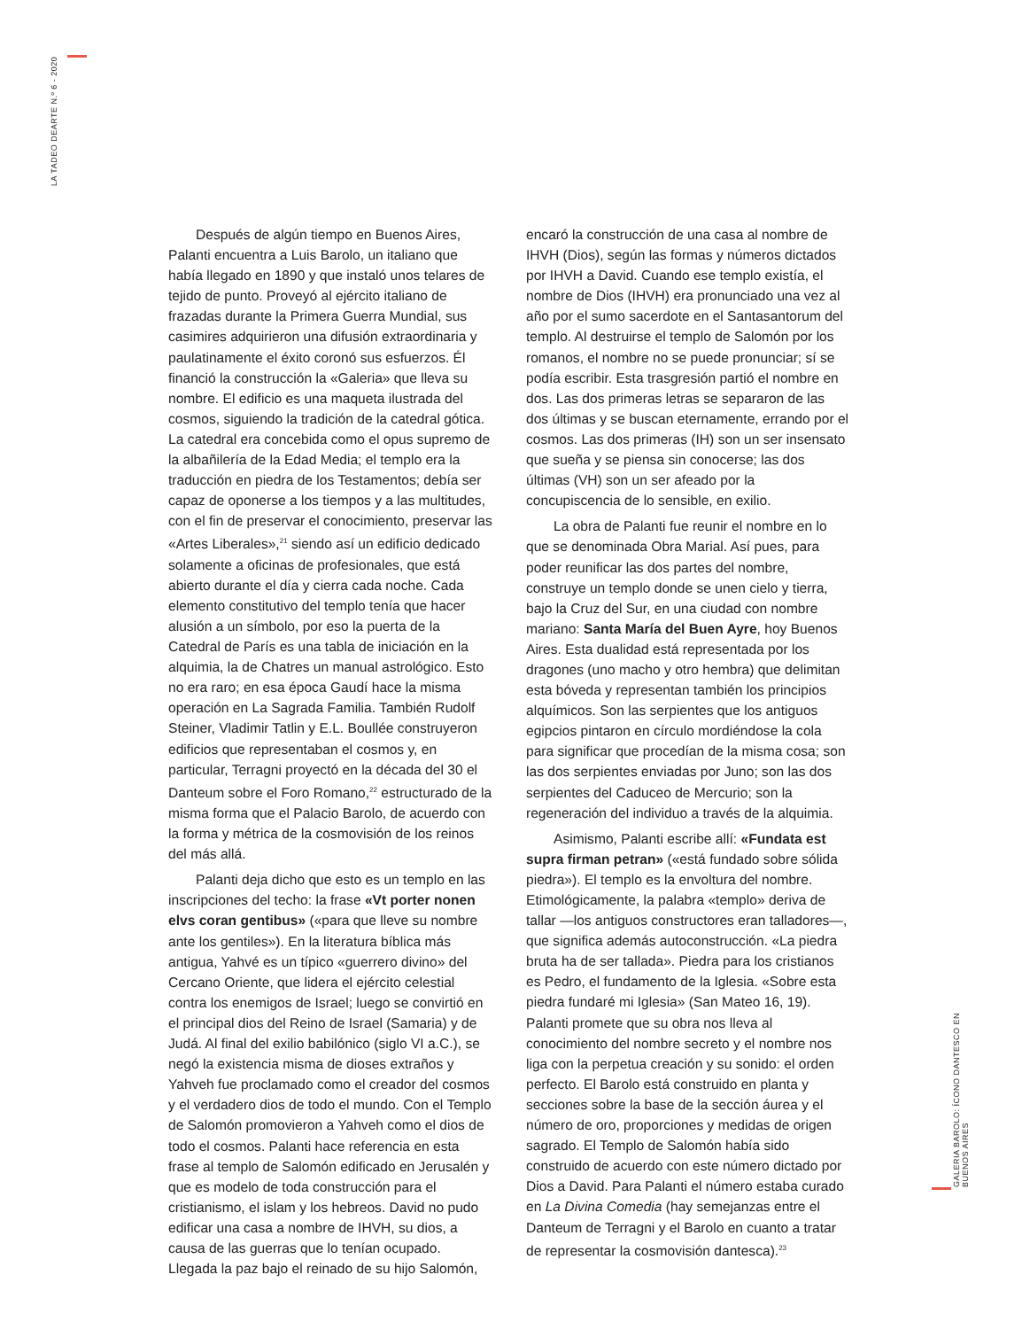LA TADEO DEARTE N.º 6 - 2020
Después de algún tiempo en Buenos Aires, Palanti encuentra a Luis Barolo, un italiano que había llegado en 1890 y que instaló unos telares de tejido de punto. Proveyó al ejército italiano de frazadas durante la Primera Guerra Mundial, sus casimires adquirieron una difusión extraordinaria y paulatinamente el éxito coronó sus esfuerzos. Él financió la construcción la «Galeria» que lleva su nombre. El edificio es una maqueta ilustrada del cosmos, siguiendo la tradición de la catedral gótica. La catedral era concebida como el opus supremo de la albañilería de la Edad Media; el templo era la traducción en piedra de los Testamentos; debía ser capaz de oponerse a los tiempos y a las multitudes, con el fin de preservar el conocimiento, preservar las «Artes Liberales»,<sup>21</sup> siendo así un edificio dedicado solamente a oficinas de profesionales, que está abierto durante el día y cierra cada noche. Cada elemento constitutivo del templo tenía que hacer alusión a un símbolo, por eso la puerta de la Catedral de París es una tabla de iniciación en la alquimia, la de Chatres un manual astrológico. Esto no era raro; en esa época Gaudí hace la misma operación en La Sagrada Familia. También Rudolf Steiner, Vladimir Tatlin y E.L. Boullée construyeron edificios que representaban el cosmos y, en particular, Terragni proyectó en la década del 30 el Danteum sobre el Foro Romano,<sup>22</sup> estructurado de la misma forma que el Palacio Barolo, de acuerdo con la forma y métrica de la cosmovisión de los reinos del más allá.
Palanti deja dicho que esto es un templo en las inscripciones del techo: la frase «Vt porter nonen elvs coran gentibus» («para que lleve su nombre ante los gentiles»). En la literatura bíblica más antigua, Yahvé es un típico «guerrero divino» del Cercano Oriente, que lidera el ejército celestial contra los enemigos de Israel; luego se convirtió en el principal dios del Reino de Israel (Samaria) y de Judá. Al final del exilio babilónico (siglo VI a.C.), se negó la existencia misma de dioses extraños y Yahveh fue proclamado como el creador del cosmos y el verdadero dios de todo el mundo. Con el Templo de Salomón promovieron a Yahveh como el dios de todo el cosmos. Palanti hace referencia en esta frase al templo de Salomón edificado en Jerusalén y que es modelo de toda construcción para el cristianismo, el islam y los hebreos. David no pudo edificar una casa a nombre de IHVH, su dios, a causa de las guerras que lo tenían ocupado. Llegada la paz bajo el reinado de su hijo Salomón, encaró la construcción de una casa al nombre de IHVH (Dios), según las formas y números dictados por IHVH a David. Cuando ese templo existía, el nombre de Dios (IHVH) era pronunciado una vez al año por el sumo sacerdote en el Santasantorum del templo. Al destruirse el templo de Salomón por los romanos, el nombre no se puede pronunciar; sí se podía escribir. Esta trasgresión partió el nombre en dos. Las dos primeras letras se separaron de las dos últimas y se buscan eternamente, errando por el cosmos. Las dos primeras (IH) son un ser insensato que sueña y se piensa sin conocerse; las dos últimas (VH) son un ser afeado por la concupiscencia de lo sensible, en exilio.
La obra de Palanti fue reunir el nombre en lo que se denominada Obra Marial. Así pues, para poder reunificar las dos partes del nombre, construye un templo donde se unen cielo y tierra, bajo la Cruz del Sur, en una ciudad con nombre mariano: Santa María del Buen Ayre, hoy Buenos Aires. Esta dualidad está representada por los dragones (uno macho y otro hembra) que delimitan esta bóveda y representan también los principios alquímicos. Son las serpientes que los antiguos egipcios pintaron en círculo mordiéndose la cola para significar que procedían de la misma cosa; son las dos serpientes enviadas por Juno; son las dos serpientes del Caduceo de Mercurio; son la regeneración del individuo a través de la alquimia.
Asimismo, Palanti escribe allí: «Fundata est supra firman petran» («está fundado sobre sólida piedra»). El templo es la envoltura del nombre. Etimológicamente, la palabra «templo» deriva de tallar —los antiguos constructores eran talladores—, que significa además autoconstrucción. «La piedra bruta ha de ser tallada». Piedra para los cristianos es Pedro, el fundamento de la Iglesia. «Sobre esta piedra fundaré mi Iglesia» (San Mateo 16, 19). Palanti promete que su obra nos lleva al conocimiento del nombre secreto y el nombre nos liga con la perpetua creación y su sonido: el orden perfecto. El Barolo está construido en planta y secciones sobre la base de la sección áurea y el número de oro, proporciones y medidas de origen sagrado. El Templo de Salomón había sido construido de acuerdo con este número dictado por Dios a David. Para Palanti el número estaba curado en La Divina Comedia (hay semejanzas entre el Danteum de Terragni y el Barolo en cuanto a tratar de representar la cosmovisión dantesca).<sup>23</sup>
GALERIA BAROLO: ÍCONO DANTESCO EN BUENOS AIRES